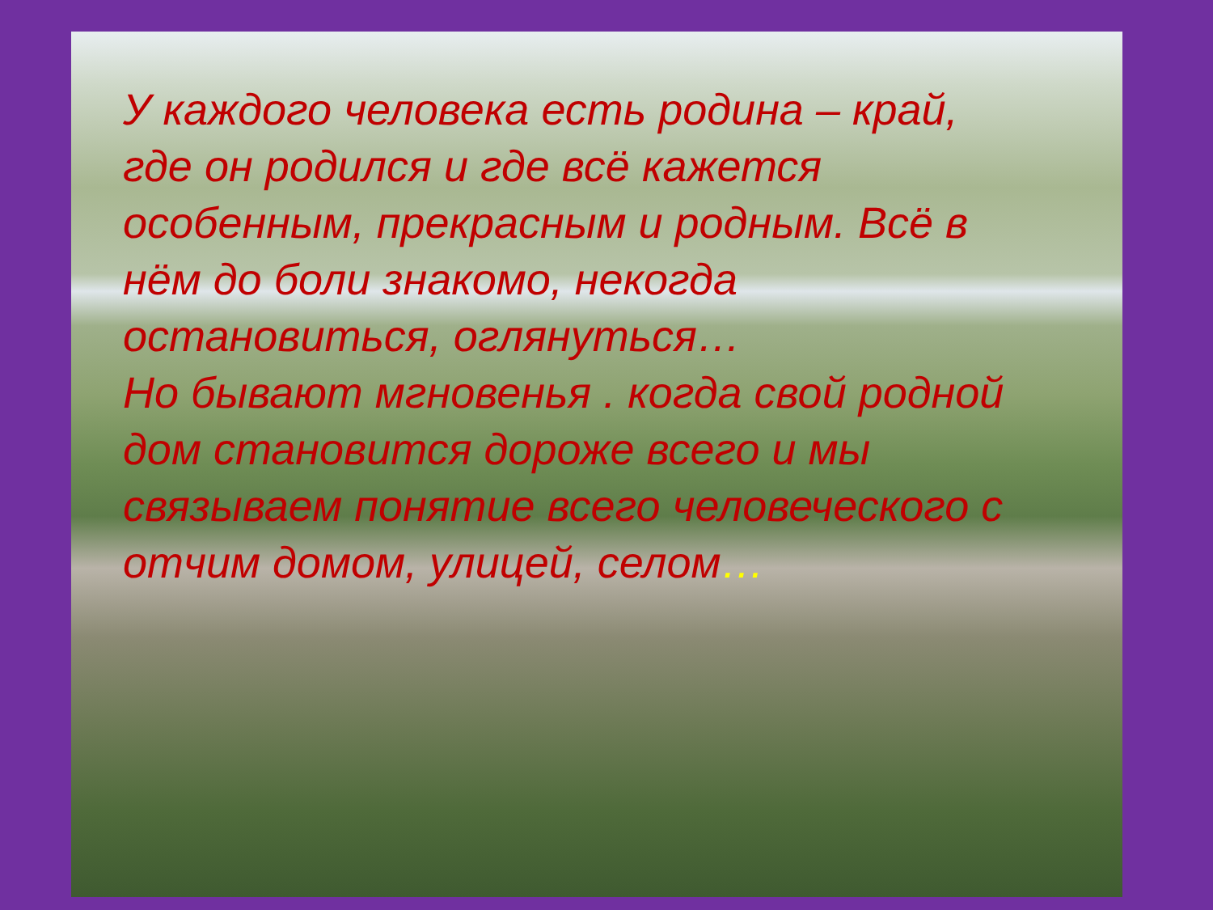У каждого человека есть родина – край, где он родился и где всё кажется особенным, прекрасным и родным. Всё в нём до боли знакомо, некогда остановиться, оглянуться…
Но бывают мгновенья . когда свой родной дом становится дороже всего и мы связываем понятие всего человеческого с отчим домом, улицей, селом…